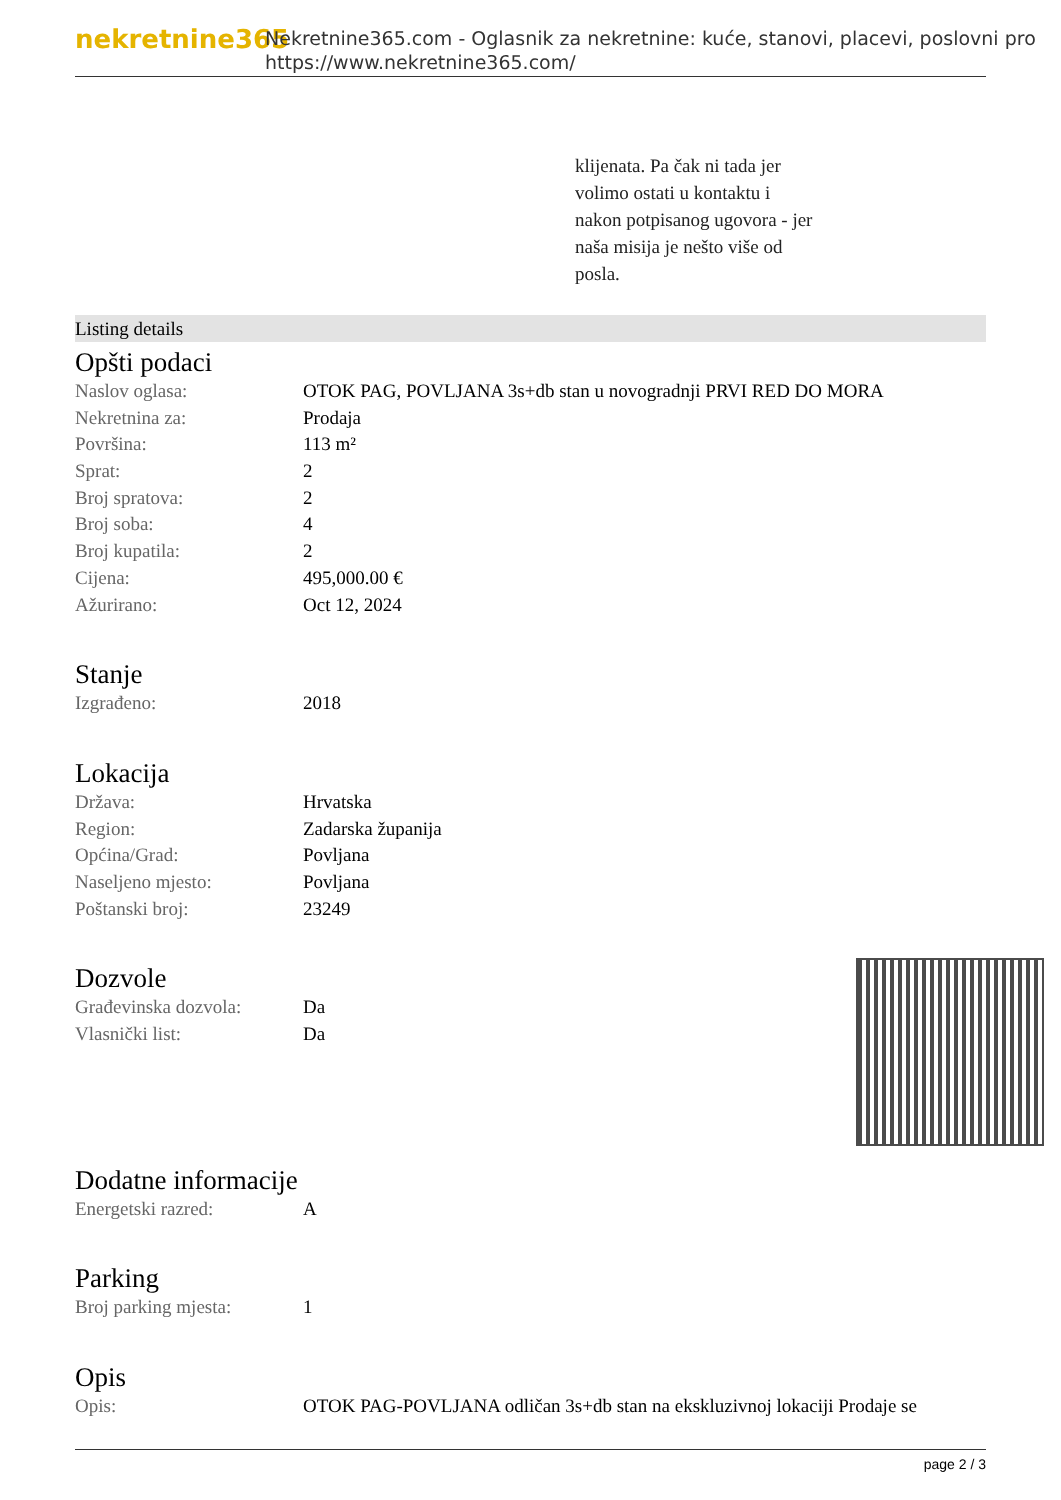nekretnine365
Nekretnine365.com - Oglasnik za nekretnine: kuće, stanovi, placevi, poslovni pro
https://www.nekretnine365.com/
klijenata. Pa čak ni tada jer
volimo ostati u kontaktu i
nakon potpisanog ugovora - jer
naša misija je nešto više od
posla.
Listing details
Opšti podaci
| Naslov oglasa: | OTOK PAG, POVLJANA 3s+db stan u novogradnji PRVI RED DO MORA |
| Nekretnina za: | Prodaja |
| Površina: | 113 m² |
| Sprat: | 2 |
| Broj spratova: | 2 |
| Broj soba: | 4 |
| Broj kupatila: | 2 |
| Cijena: | 495,000.00 € |
| Ažurirano: | Oct 12, 2024 |
Stanje
| Izgrađeno: | 2018 |
Lokacija
| Država: | Hrvatska |
| Region: | Zadarska županija |
| Općina/Grad: | Povljana |
| Naseljeno mjesto: | Povljana |
| Poštanski broj: | 23249 |
Dozvole
| Građevinska dozvola: | Da |
| Vlasnički list: | Da |
Dodatne informacije
| Energetski razred: | A |
Parking
| Broj parking mjesta: | 1 |
Opis
| Opis: | OTOK PAG-POVLJANA odličan 3s+db stan na ekskluzivnoj lokaciji Prodaje se |
page 2 / 3